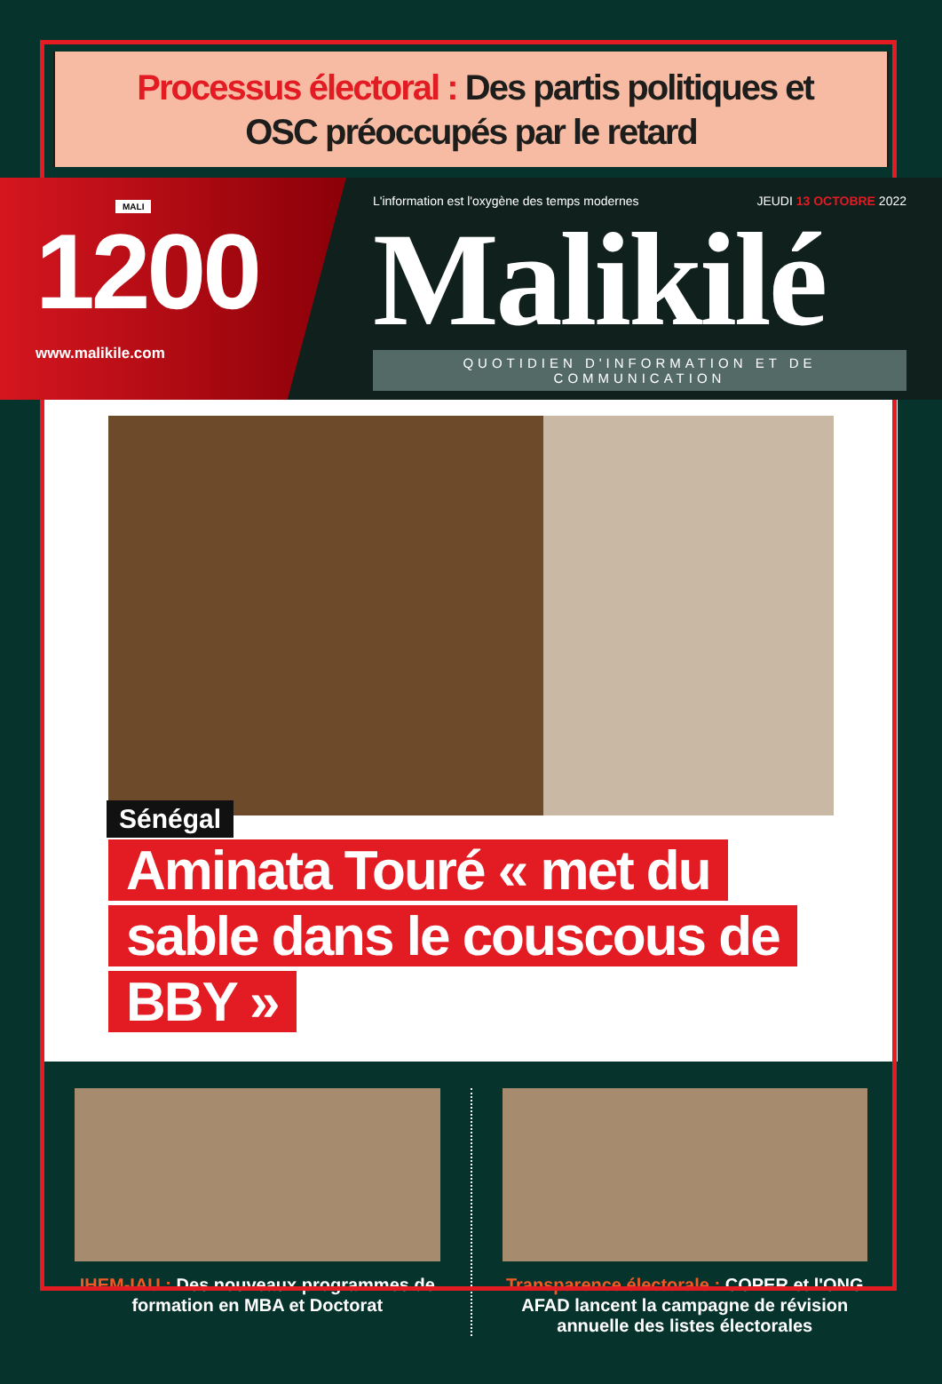Processus électoral : Des partis politiques et
OSC préoccupés par le retard
MALI
1200
www.malikile.com
L'information est l'oxygène des temps modernes JEUDI 13 OCTOBRE 2022
Malikilé
QUOTIDIEN D'INFORMATION ET DE COMMUNICATION
Sénégal
Aminata Touré « met du sable dans le couscous de BBY »
IHEM-IAU : Des nouveaux programmes de formation en MBA et Doctorat
Transparence électorale : COPER et l'ONG AFAD lancent la campagne de révision annuelle des listes électorales